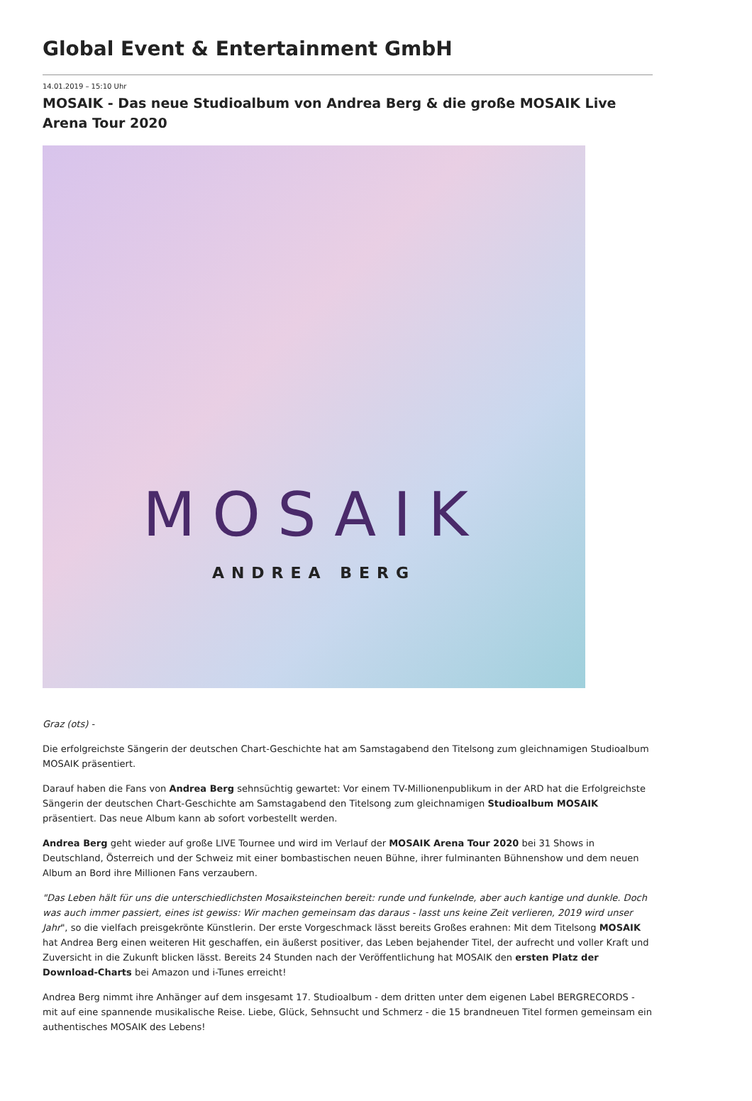Global Event & Entertainment GmbH
14.01.2019 – 15:10 Uhr
MOSAIK - Das neue Studioalbum von Andrea Berg & die große MOSAIK Live Arena Tour 2020
MOSAIK
ANDREA BERG
Graz (ots) -
Die erfolgreichste Sängerin der deutschen Chart-Geschichte hat am Samstagabend den Titelsong zum gleichnamigen Studioalbum MOSAIK präsentiert.
Darauf haben die Fans von Andrea Berg sehnsüchtig gewartet: Vor einem TV-Millionenpublikum in der ARD hat die Erfolgreichste Sängerin der deutschen Chart-Geschichte am Samstagabend den Titelsong zum gleichnamigen Studioalbum MOSAIK präsentiert. Das neue Album kann ab sofort vorbestellt werden.
Andrea Berg geht wieder auf große LIVE Tournee und wird im Verlauf der MOSAIK Arena Tour 2020 bei 31 Shows in Deutschland, Österreich und der Schweiz mit einer bombastischen neuen Bühne, ihrer fulminanten Bühnenshow und dem neuen Album an Bord ihre Millionen Fans verzaubern.
"Das Leben hält für uns die unterschiedlichsten Mosaiksteinchen bereit: runde und funkelnde, aber auch kantige und dunkle. Doch was auch immer passiert, eines ist gewiss: Wir machen gemeinsam das daraus - lasst uns keine Zeit verlieren, 2019 wird unser Jahr", so die vielfach preisgekrönte Künstlerin. Der erste Vorgeschmack lässt bereits Großes erahnen: Mit dem Titelsong MOSAIK hat Andrea Berg einen weiteren Hit geschaffen, ein äußerst positiver, das Leben bejahender Titel, der aufrecht und voller Kraft und Zuversicht in die Zukunft blicken lässt. Bereits 24 Stunden nach der Veröffentlichung hat MOSAIK den ersten Platz der Download-Charts bei Amazon und i-Tunes erreicht!
Andrea Berg nimmt ihre Anhänger auf dem insgesamt 17. Studioalbum - dem dritten unter dem eigenen Label BERGRECORDS - mit auf eine spannende musikalische Reise. Liebe, Glück, Sehnsucht und Schmerz - die 15 brandneuen Titel formen gemeinsam ein authentisches MOSAIK des Lebens!